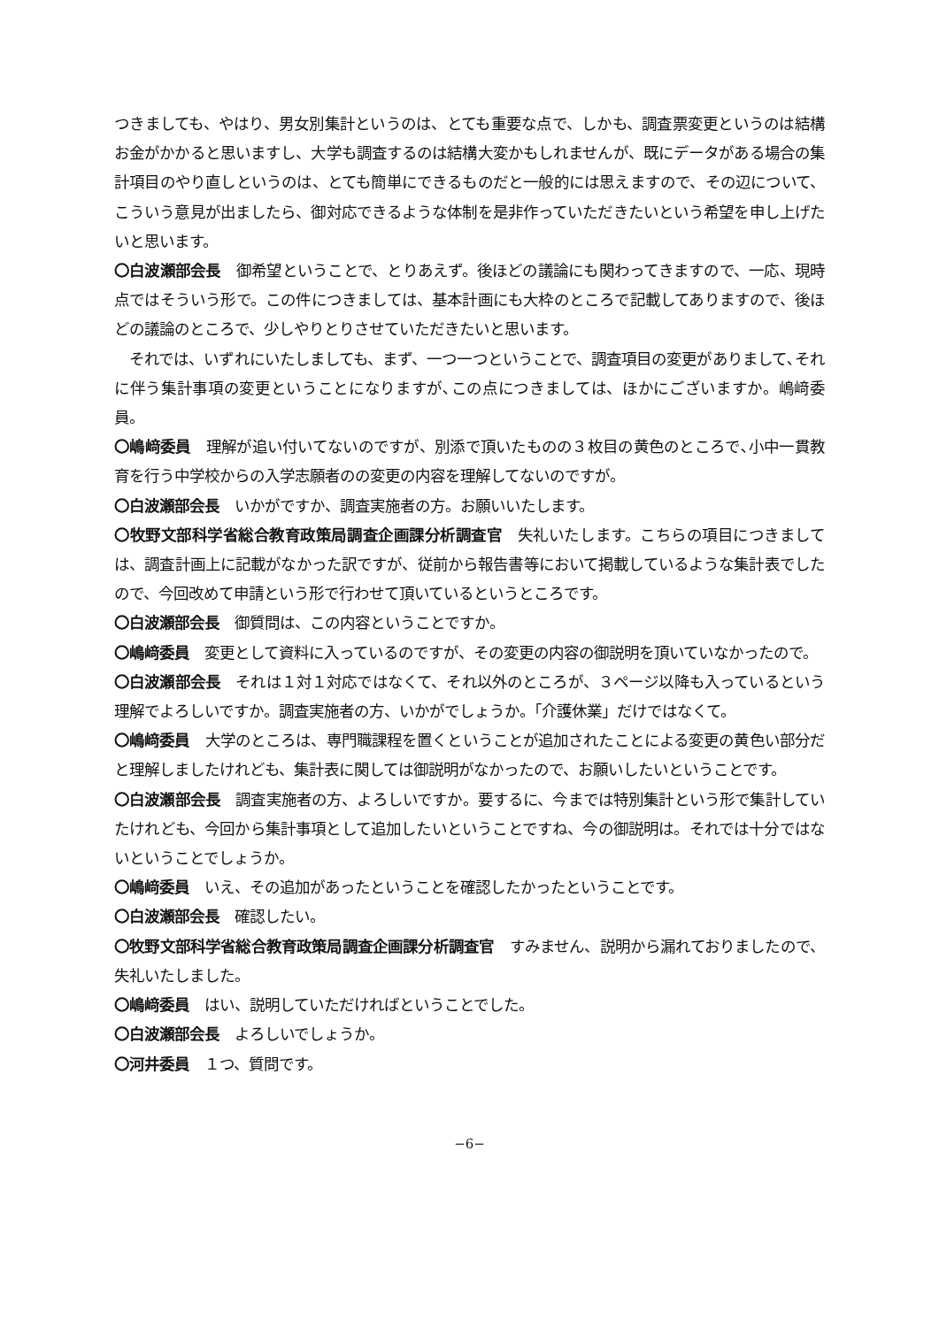つきましても、やはり、男女別集計というのは、とても重要な点で、しかも、調査票変更というのは結構お金がかかると思いますし、大学も調査するのは結構大変かもしれませんが、既にデータがある場合の集計項目のやり直しというのは、とても簡単にできるものだと一般的には思えますので、その辺について、こういう意見が出ましたら、御対応できるような体制を是非作っていただきたいという希望を申し上げたいと思います。
〇白波瀬部会長　御希望ということで、とりあえず。後ほどの議論にも関わってきますので、一応、現時点ではそういう形で。この件につきましては、基本計画にも大枠のところで記載してありますので、後ほどの議論のところで、少しやりとりさせていただきたいと思います。
　それでは、いずれにいたしましても、まず、一つ一つということで、調査項目の変更がありまして､それに伴う集計事項の変更ということになりますが､この点につきましては、ほかにございますか。嶋﨑委員。
〇嶋﨑委員　理解が追い付いてないのですが、別添で頂いたものの３枚目の黄色のところで､小中一貫教育を行う中学校からの入学志願者のの変更の内容を理解してないのですが。
〇白波瀬部会長　いかがですか、調査実施者の方。お願いいたします。
〇牧野文部科学省総合教育政策局調査企画課分析調査官　失礼いたします。こちらの項目につきましては、調査計画上に記載がなかった訳ですが、従前から報告書等において掲載しているような集計表でしたので、今回改めて申請という形で行わせて頂いているというところです。
〇白波瀬部会長　御質問は、この内容ということですか。
〇嶋﨑委員　変更として資料に入っているのですが、その変更の内容の御説明を頂いていなかったので。
〇白波瀬部会長　それは１対１対応ではなくて、それ以外のところが、３ページ以降も入っているという理解でよろしいですか。調査実施者の方、いかがでしょうか。「介護休業」だけではなくて。
〇嶋﨑委員　大学のところは、専門職課程を置くということが追加されたことによる変更の黄色い部分だと理解しましたけれども、集計表に関しては御説明がなかったので、お願いしたいということです。
〇白波瀬部会長　調査実施者の方、よろしいですか。要するに、今までは特別集計という形で集計していたけれども、今回から集計事項として追加したいということですね、今の御説明は。それでは十分ではないということでしょうか。
〇嶋﨑委員　いえ、その追加があったということを確認したかったということです。
〇白波瀬部会長　確認したい。
〇牧野文部科学省総合教育政策局調査企画課分析調査官　すみません、説明から漏れておりましたので、失礼いたしました。
〇嶋﨑委員　はい、説明していただければということでした。
〇白波瀬部会長　よろしいでしょうか。
〇河井委員　１つ、質問です。
−6−